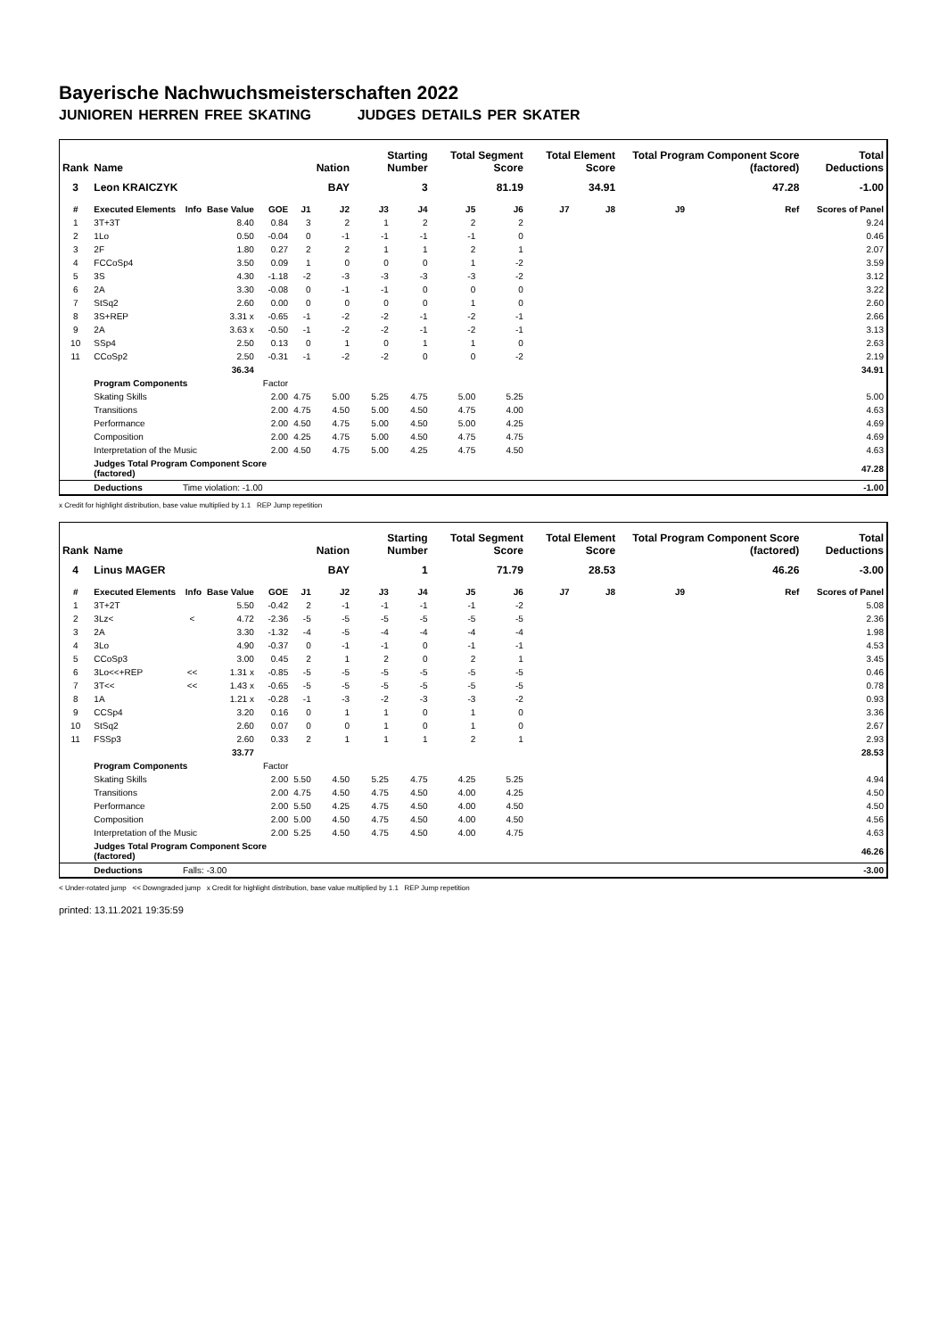Bayerische Nachwuchsmeisterschaften 2022
JUNIOREN HERREN FREE SKATING JUDGES DETAILS PER SKATER
| Rank | Name | | | | | Nation | Starting Number | | Total Segment Score | | Total Element Score | | Total Program Component Score (factored) | | | Total Deductions |
| --- | --- | --- | --- | --- | --- | --- | --- | --- | --- | --- | --- | --- | --- | --- | --- | --- |
| 3 | Leon KRAICZYK | | | | | BAY | 3 | | 81.19 | | 34.91 | | 47.28 | | | -1.00 |
| # | Executed Elements | Info | Base Value | GOE | J1 | J2 | J3 | J4 | J5 | J6 | J7 | J8 | J9 | | Ref | Scores of Panel |
| 1 | 3T+3T | | 8.40 | 0.84 | 3 | 2 | 1 | 2 | 2 | 2 | | | | | | 9.24 |
| 2 | 1Lo | | 0.50 | -0.04 | 0 | -1 | -1 | -1 | -1 | 0 | | | | | | 0.46 |
| 3 | 2F | | 1.80 | 0.27 | 2 | 2 | 1 | 1 | 2 | 1 | | | | | | 2.07 |
| 4 | FCCoSp4 | | 3.50 | 0.09 | 1 | 0 | 0 | 0 | 1 | -2 | | | | | | 3.59 |
| 5 | 3S | | 4.30 | -1.18 | -2 | -3 | -3 | -3 | -3 | -2 | | | | | | 3.12 |
| 6 | 2A | | 3.30 | -0.08 | 0 | -1 | -1 | 0 | 0 | 0 | | | | | | 3.22 |
| 7 | StSq2 | | 2.60 | 0.00 | 0 | 0 | 0 | 0 | 1 | 0 | | | | | | 2.60 |
| 8 | 3S+REP | | 3.31 x | -0.65 | -1 | -2 | -2 | -1 | -2 | -1 | | | | | | 2.66 |
| 9 | 2A | | 3.63 x | -0.50 | -1 | -2 | -2 | -1 | -2 | -1 | | | | | | 3.13 |
| 10 | SSp4 | | 2.50 | 0.13 | 0 | 1 | 0 | 1 | 1 | 0 | | | | | | 2.63 |
| 11 | CCoSp2 | | 2.50 | -0.31 | -1 | -2 | -2 | 0 | 0 | -2 | | | | | | 2.19 |
| | | | 36.34 | | | | | | | | | | | | | 34.91 |
| | Program Components | | | Factor | | | | | | | | | | | | |
| | Skating Skills | | | 2.00 | 4.75 | 5.00 | 5.25 | 4.75 | 5.00 | 5.25 | | | | | | 5.00 |
| | Transitions | | | 2.00 | 4.75 | 4.50 | 5.00 | 4.50 | 4.75 | 4.00 | | | | | | 4.63 |
| | Performance | | | 2.00 | 4.50 | 4.75 | 5.00 | 4.50 | 5.00 | 4.25 | | | | | | 4.69 |
| | Composition | | | 2.00 | 4.25 | 4.75 | 5.00 | 4.50 | 4.75 | 4.75 | | | | | | 4.69 |
| | Interpretation of the Music | | | 2.00 | 4.50 | 4.75 | 5.00 | 4.25 | 4.75 | 4.50 | | | | | | 4.63 |
| | Judges Total Program Component Score (factored) | | | | | | | | | | | | | | | 47.28 |
| | Deductions | Time violation: -1.00 | | | | | | | | | | | | | | -1.00 |
x Credit for highlight distribution, base value multiplied by 1.1 REP Jump repetition
| Rank | Name | | | | | Nation | Starting Number | | Total Segment Score | | Total Element Score | | Total Program Component Score (factored) | | | Total Deductions |
| --- | --- | --- | --- | --- | --- | --- | --- | --- | --- | --- | --- | --- | --- | --- | --- | --- |
| 4 | Linus MAGER | | | | | BAY | 1 | | 71.79 | | 28.53 | | 46.26 | | | -3.00 |
| # | Executed Elements | Info | Base Value | GOE | J1 | J2 | J3 | J4 | J5 | J6 | J7 | J8 | J9 | | Ref | Scores of Panel |
| 1 | 3T+2T | | 5.50 | -0.42 | 2 | -1 | -1 | -1 | -1 | -2 | | | | | | 5.08 |
| 2 | 3Lz< | < | 4.72 | -2.36 | -5 | -5 | -5 | -5 | -5 | -5 | | | | | | 2.36 |
| 3 | 2A | | 3.30 | -1.32 | -4 | -5 | -4 | -4 | -4 | -4 | | | | | | 1.98 |
| 4 | 3Lo | | 4.90 | -0.37 | 0 | -1 | -1 | 0 | -1 | -1 | | | | | | 4.53 |
| 5 | CCoSp3 | | 3.00 | 0.45 | 2 | 1 | 2 | 0 | 2 | 1 | | | | | | 3.45 |
| 6 | 3Lo<<+REP | << | 1.31 x | -0.85 | -5 | -5 | -5 | -5 | -5 | -5 | | | | | | 0.46 |
| 7 | 3T<< | << | 1.43 x | -0.65 | -5 | -5 | -5 | -5 | -5 | -5 | | | | | | 0.78 |
| 8 | 1A | | 1.21 x | -0.28 | -1 | -3 | -2 | -3 | -3 | -2 | | | | | | 0.93 |
| 9 | CCSp4 | | 3.20 | 0.16 | 0 | 1 | 1 | 0 | 1 | 0 | | | | | | 3.36 |
| 10 | StSq2 | | 2.60 | 0.07 | 0 | 0 | 1 | 0 | 1 | 0 | | | | | | 2.67 |
| 11 | FSSp3 | | 2.60 | 0.33 | 2 | 1 | 1 | 1 | 2 | 1 | | | | | | 2.93 |
| | | | 33.77 | | | | | | | | | | | | | 28.53 |
| | Program Components | | | Factor | | | | | | | | | | | | |
| | Skating Skills | | | 2.00 | 5.50 | 4.50 | 5.25 | 4.75 | 4.25 | 5.25 | | | | | | 4.94 |
| | Transitions | | | 2.00 | 4.75 | 4.50 | 4.75 | 4.50 | 4.00 | 4.25 | | | | | | 4.50 |
| | Performance | | | 2.00 | 5.50 | 4.25 | 4.75 | 4.50 | 4.00 | 4.50 | | | | | | 4.50 |
| | Composition | | | 2.00 | 5.00 | 4.50 | 4.75 | 4.50 | 4.00 | 4.50 | | | | | | 4.56 |
| | Interpretation of the Music | | | 2.00 | 5.25 | 4.50 | 4.75 | 4.50 | 4.00 | 4.75 | | | | | | 4.63 |
| | Judges Total Program Component Score (factored) | | | | | | | | | | | | | | | 46.26 |
| | Deductions | Falls: -3.00 | | | | | | | | | | | | | | -3.00 |
< Under-rotated jump << Downgraded jump x Credit for highlight distribution, base value multiplied by 1.1 REP Jump repetition
printed: 13.11.2021 19:35:59